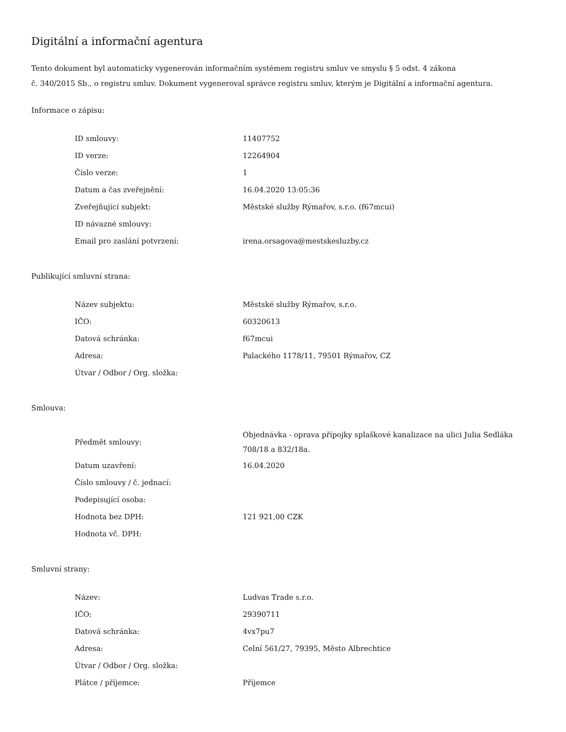Digitální a informační agentura
Tento dokument byl automaticky vygenerován informačním systémem registru smluv ve smyslu § 5 odst. 4 zákona
č. 340/2015 Sb., o registru smluv. Dokument vygeneroval správce registru smluv, kterým je Digitální a informační agentura.
Informace o zápisu:
| ID smlouvy: | 11407752 |
| ID verze: | 12264904 |
| Číslo verze: | 1 |
| Datum a čas zveřejnění: | 16.04.2020 13:05:36 |
| Zveřejňující subjekt: | Městské služby Rýmařov, s.r.o. (f67mcui) |
| ID návazné smlouvy: | |
| Email pro zaslání potvrzení: | irena.orsagova@mestskesluzby.cz |
Publikující smluvní strana:
| Název subjektu: | Městské služby Rýmařov, s.r.o. |
| IČO: | 60320613 |
| Datová schránka: | f67mcui |
| Adresa: | Palackého 1178/11, 79501 Rýmařov, CZ |
| Útvar / Odbor / Org. složka: | |
Smlouva:
| Předmět smlouvy: | Objednávka - oprava přípojky splaškové kanalizace na ulici Julia Sedláka 708/18 a 832/18a. |
| Datum uzavření: | 16.04.2020 |
| Číslo smlouvy / č. jednací: | |
| Podepisující osoba: | |
| Hodnota bez DPH: | 121 921,00 CZK |
| Hodnota vč. DPH: | |
Smluvní strany:
| Název: | Ludvas Trade s.r.o. |
| IČO: | 29390711 |
| Datová schránka: | 4vx7pu7 |
| Adresa: | Celní 561/27, 79395, Město Albrechtice |
| Útvar / Odbor / Org. složka: | |
| Plátce / příjemce: | Příjemce |